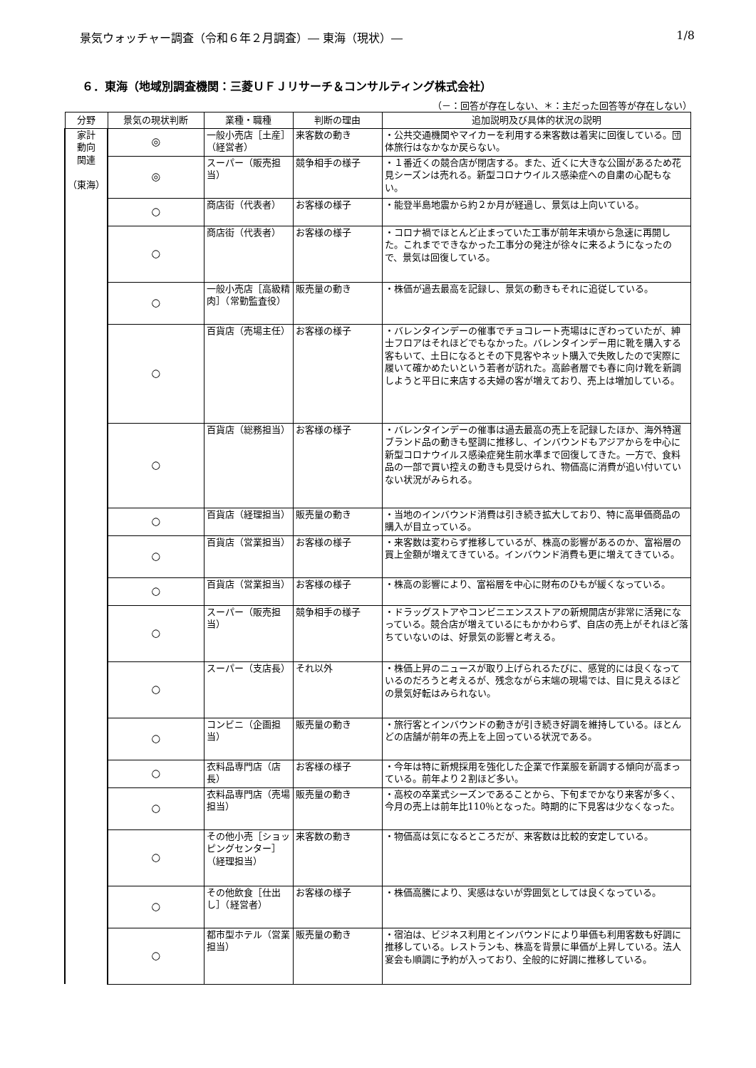景気ウォッチャー調査（令和６年２月調査）― 東海（現状）― 1/8
６．東海（地域別調査機関：三菱ＵＦＪリサーチ＆コンサルティング株式会社）
（－：回答が存在しない、＊：主だった回答等が存在しない）
| 分野 | 景気の現状判断 | 業種・職種 | 判断の理由 | 追加説明及び具体的状況の説明 |
| --- | --- | --- | --- | --- |
| 家計 動向 関連 （東海） | ◎ | 一般小売店［土産］（経営者） | 来客数の動き | ・公共交通機関やマイカーを利用する来客数は着実に回復している。団体旅行はなかなか戻らない。 |
| | ◎ | スーパー（販売担当） | 競争相手の様子 | ・１番近くの競合店が閉店する。また、近くに大きな公園があるため花見シーズンは売れる。新型コロナウイルス感染症への自粛の心配もない。 |
| | ○ | 商店街（代表者） | お客様の様子 | ・能登半島地震から約２か月が経過し、景気は上向いている。 |
| | ○ | 商店街（代表者） | お客様の様子 | ・コロナ禍でほとんど止まっていた工事が前年末頃から急速に再開した。これまでできなかった工事分の発注が徐々に来るようになったので、景気は回復している。 |
| | ○ | 一般小売店［高級精肉］（常勤監査役） | 販売量の動き | ・株価が過去最高を記録し、景気の動きもそれに追従している。 |
| | ○ | 百貨店（売場主任） | お客様の様子 | ・バレンタインデーの催事でチョコレート売場はにぎわっていたが、紳士フロアはそれほどでもなかった。バレンタインデー用に靴を購入する客もいて、土日になるとその下見客やネット購入で失敗したので実際に履いて確かめたいという若者が訪れた。高齢者層でも春に向け靴を新調しようと平日に来店する夫婦の客が増えており、売上は増加している。 |
| | ○ | 百貨店（総務担当） | お客様の様子 | ・バレンタインデーの催事は過去最高の売上を記録したほか、海外特選ブランド品の動きも堅調に推移し、インバウンドもアジアからを中心に新型コロナウイルス感染症発生前水準まで回復してきた。一方で、食料品の一部で買い控えの動きも見受けられ、物価高に消費が追い付いていない状況がみられる。 |
| | ○ | 百貨店（経理担当） | 販売量の動き | ・当地のインバウンド消費は引き続き拡大しており、特に高単価商品の購入が目立っている。 |
| | ○ | 百貨店（営業担当） | お客様の様子 | ・来客数は変わらず推移しているが、株高の影響があるのか、富裕層の買上金額が増えてきている。インバウンド消費も更に増えてきている。 |
| | ○ | 百貨店（営業担当） | お客様の様子 | ・株高の影響により、富裕層を中心に財布のひもが緩くなっている。 |
| | ○ | スーパー（販売担当） | 競争相手の様子 | ・ドラッグストアやコンビニエンスストアの新規開店が非常に活発になっている。競合店が増えているにもかかわらず、自店の売上がそれほど落ちていないのは、好景気の影響と考える。 |
| | ○ | スーパー（支店長） | それ以外 | ・株価上昇のニュースが取り上げられるたびに、感覚的には良くなっているのだろうと考えるが、残念ながら末端の現場では、目に見えるほどの景気好転はみられない。 |
| | ○ | コンビニ（企画担当） | 販売量の動き | ・旅行客とインバウンドの動きが引き続き好調を維持している。ほとんどの店舗が前年の売上を上回っている状況である。 |
| | ○ | 衣料品専門店（店長） | お客様の様子 | ・今年は特に新規採用を強化した企業で作業服を新調する傾向が高まっている。前年より２割ほど多い。 |
| | ○ | 衣料品専門店（売場担当） | 販売量の動き | ・高校の卒業式シーズンであることから、下旬までかなり来客が多く、今月の売上は前年比110％となった。時期的に下見客は少なくなった。 |
| | ○ | その他小売［ショッピングセンター］（経理担当） | 来客数の動き | ・物価高は気になるところだが、来客数は比較的安定している。 |
| | ○ | その他飲食［仕出し］（経営者） | お客様の様子 | ・株価高騰により、実感はないが雰囲気としては良くなっている。 |
| | ○ | 都市型ホテル（営業担当） | 販売量の動き | ・宿泊は、ビジネス利用とインバウンドにより単価も利用客数も好調に推移している。レストランも、株高を背景に単価が上昇している。法人宴会も順調に予約が入っており、全般的に好調に推移している。 |